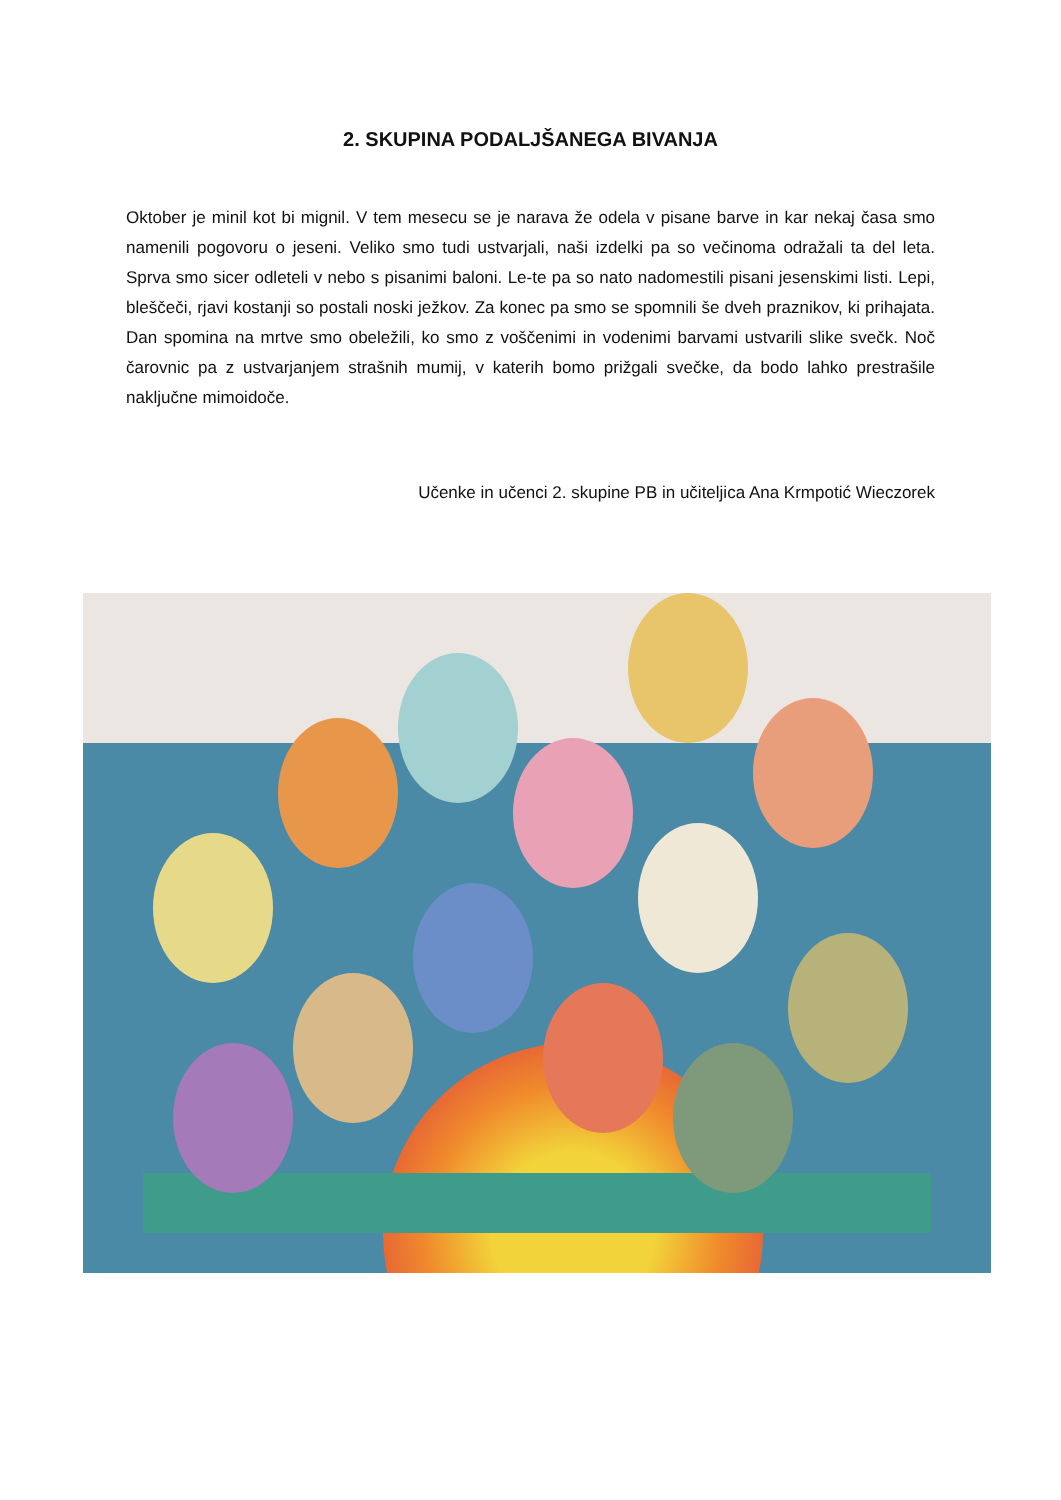2. SKUPINA PODALJŠANEGA BIVANJA
Oktober je minil kot bi mignil. V tem mesecu se je narava že odela v pisane barve in kar nekaj časa smo namenili pogovoru o jeseni. Veliko smo tudi ustvarjali, naši izdelki pa so večinoma odražali ta del leta. Sprva smo sicer odleteli v nebo s pisanimi baloni. Le-te pa so nato nadomestili pisani jesenskimi listi. Lepi, bleščeči, rjavi kostanji so postali noski ježkov. Za konec pa smo se spomnili še dveh praznikov, ki prihajata. Dan spomina na mrtve smo obeležili, ko smo z voščenimi in vodenimi barvami ustvarili slike svečk. Noč čarovnic pa z ustvarjanjem strašnih mumij, v katerih bomo prižgali svečke, da bodo lahko prestrašile naključne mimoidoče.
Učenke in učenci 2. skupine PB in učiteljica Ana Krmpotić Wieczorek